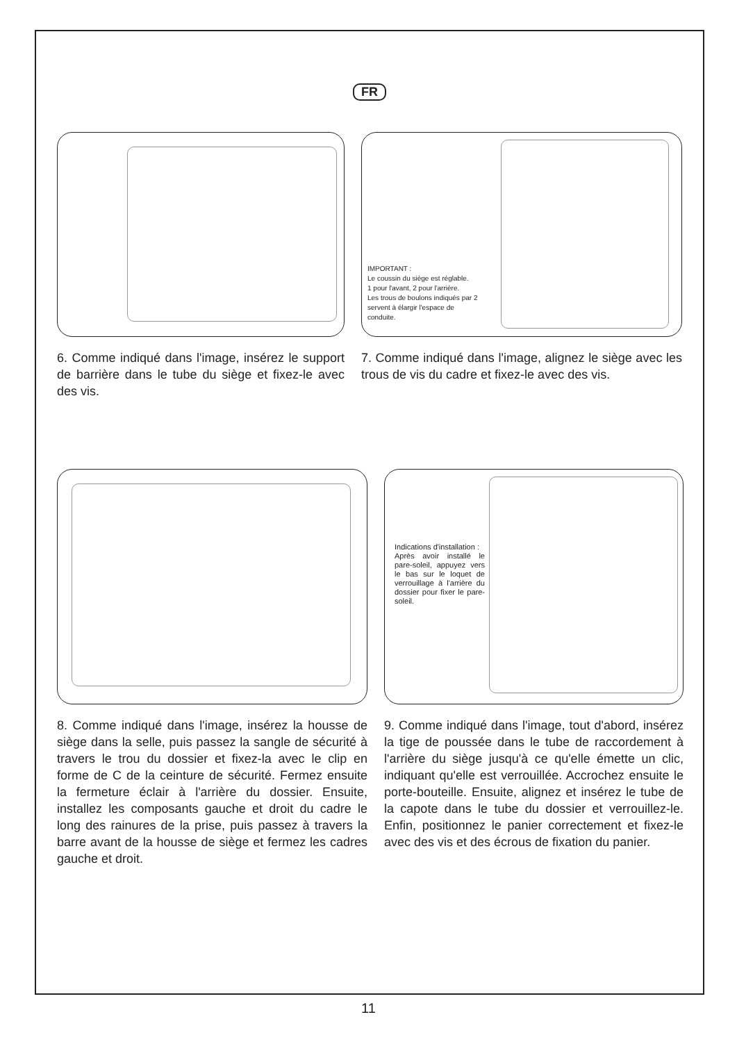FR
6. Comme indiqué dans l'image, insérez le support de barrière dans le tube du siège et fixez-le avec des vis.
IMPORTANT :
Le coussin du siège est réglable.
1 pour l'avant, 2 pour l'arrière.
Les trous de boulons indiqués par 2 servent à élargir l'espace de conduite.
7. Comme indiqué dans l'image, alignez le siège avec les trous de vis du cadre et fixez-le avec des vis.
8. Comme indiqué dans l'image, insérez la housse de siège dans la selle, puis passez la sangle de sécurité à travers le trou du dossier et fixez-la avec le clip en forme de C de la ceinture de sécurité. Fermez ensuite la fermeture éclair à l'arrière du dossier. Ensuite, installez les composants gauche et droit du cadre le long des rainures de la prise, puis passez à travers la barre avant de la housse de siège et fermez les cadres gauche et droit.
Indications d'installation :
Après avoir installé le pare-soleil, appuyez vers le bas sur le loquet de verrouillage à l'arrière du dossier pour fixer le pare-soleil.
9. Comme indiqué dans l'image, tout d'abord, insérez la tige de poussée dans le tube de raccordement à l'arrière du siège jusqu'à ce qu'elle émette un clic, indiquant qu'elle est verrouillée. Accrochez ensuite le porte-bouteille. Ensuite, alignez et insérez le tube de la capote dans le tube du dossier et verrouillez-le. Enfin, positionnez le panier correctement et fixez-le avec des vis et des écrous de fixation du panier.
11